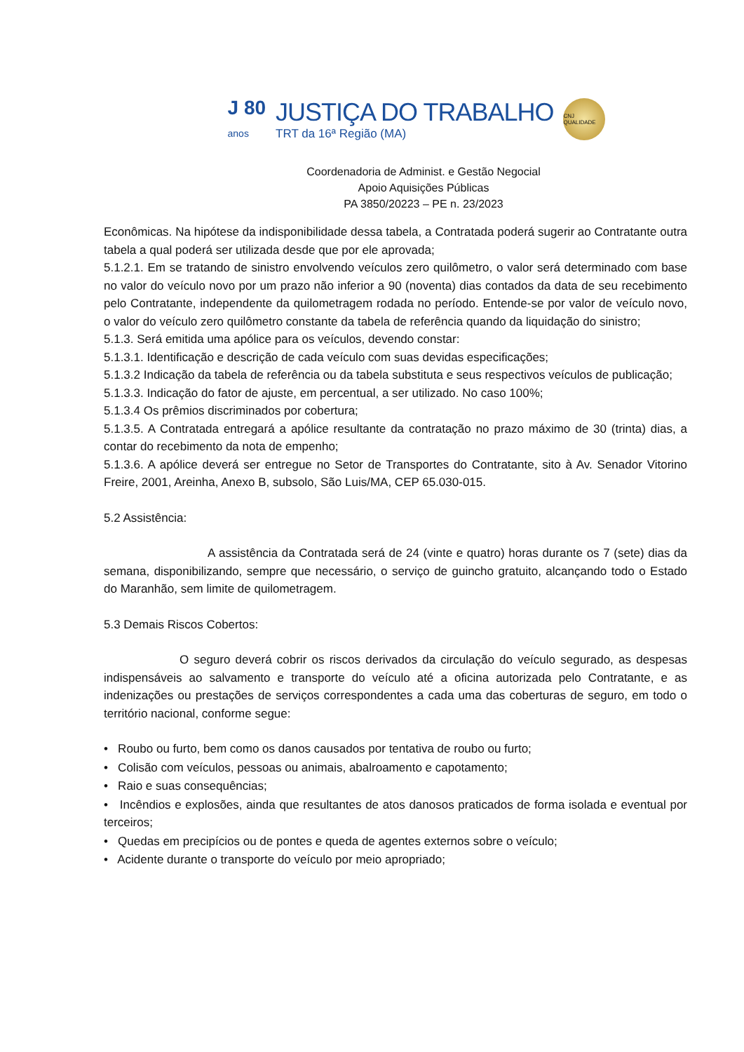J 80
anos
JUSTIÇA DO TRABALHO
TRT da 16ª Região (MA)
CNJ QUALIDADE
Coordenadoria de Administ. e Gestão Negocial
Apoio Aquisições Públicas
PA 3850/20223 – PE n. 23/2023
Econômicas. Na hipótese da indisponibilidade dessa tabela, a Contratada poderá sugerir ao Contratante outra tabela a qual poderá ser utilizada desde que por ele aprovada;
5.1.2.1. Em se tratando de sinistro envolvendo veículos zero quilômetro, o valor será determinado com base no valor do veículo novo por um prazo não inferior a 90 (noventa) dias contados da data de seu recebimento pelo Contratante, independente da quilometragem rodada no período. Entende-se por valor de veículo novo, o valor do veículo zero quilômetro constante da tabela de referência quando da liquidação do sinistro;
5.1.3. Será emitida uma apólice para os veículos, devendo constar:
5.1.3.1. Identificação e descrição de cada veículo com suas devidas especificações;
5.1.3.2 Indicação da tabela de referência ou da tabela substituta e seus respectivos veículos de publicação;
5.1.3.3. Indicação do fator de ajuste, em percentual, a ser utilizado. No caso 100%;
5.1.3.4 Os prêmios discriminados por cobertura;
5.1.3.5. A Contratada entregará a apólice resultante da contratação no prazo máximo de 30 (trinta) dias, a contar do recebimento da nota de empenho;
5.1.3.6. A apólice deverá ser entregue no Setor de Transportes do Contratante, sito à Av. Senador Vitorino Freire, 2001, Areinha, Anexo B, subsolo, São Luis/MA, CEP 65.030-015.
5.2 Assistência:
A assistência da Contratada será de 24 (vinte e quatro) horas durante os 7 (sete) dias da semana, disponibilizando, sempre que necessário, o serviço de guincho gratuito, alcançando todo o Estado do Maranhão, sem limite de quilometragem.
5.3 Demais Riscos Cobertos:
O seguro deverá cobrir os riscos derivados da circulação do veículo segurado, as despesas indispensáveis ao salvamento e transporte do veículo até a oficina autorizada pelo Contratante, e as indenizações ou prestações de serviços correspondentes a cada uma das coberturas de seguro, em todo o território nacional, conforme segue:
• Roubo ou furto, bem como os danos causados por tentativa de roubo ou furto;
• Colisão com veículos, pessoas ou animais, abalroamento e capotamento;
• Raio e suas consequências;
• Incêndios e explosões, ainda que resultantes de atos danosos praticados de forma isolada e eventual por terceiros;
• Quedas em precipícios ou de pontes e queda de agentes externos sobre o veículo;
• Acidente durante o transporte do veículo por meio apropriado;